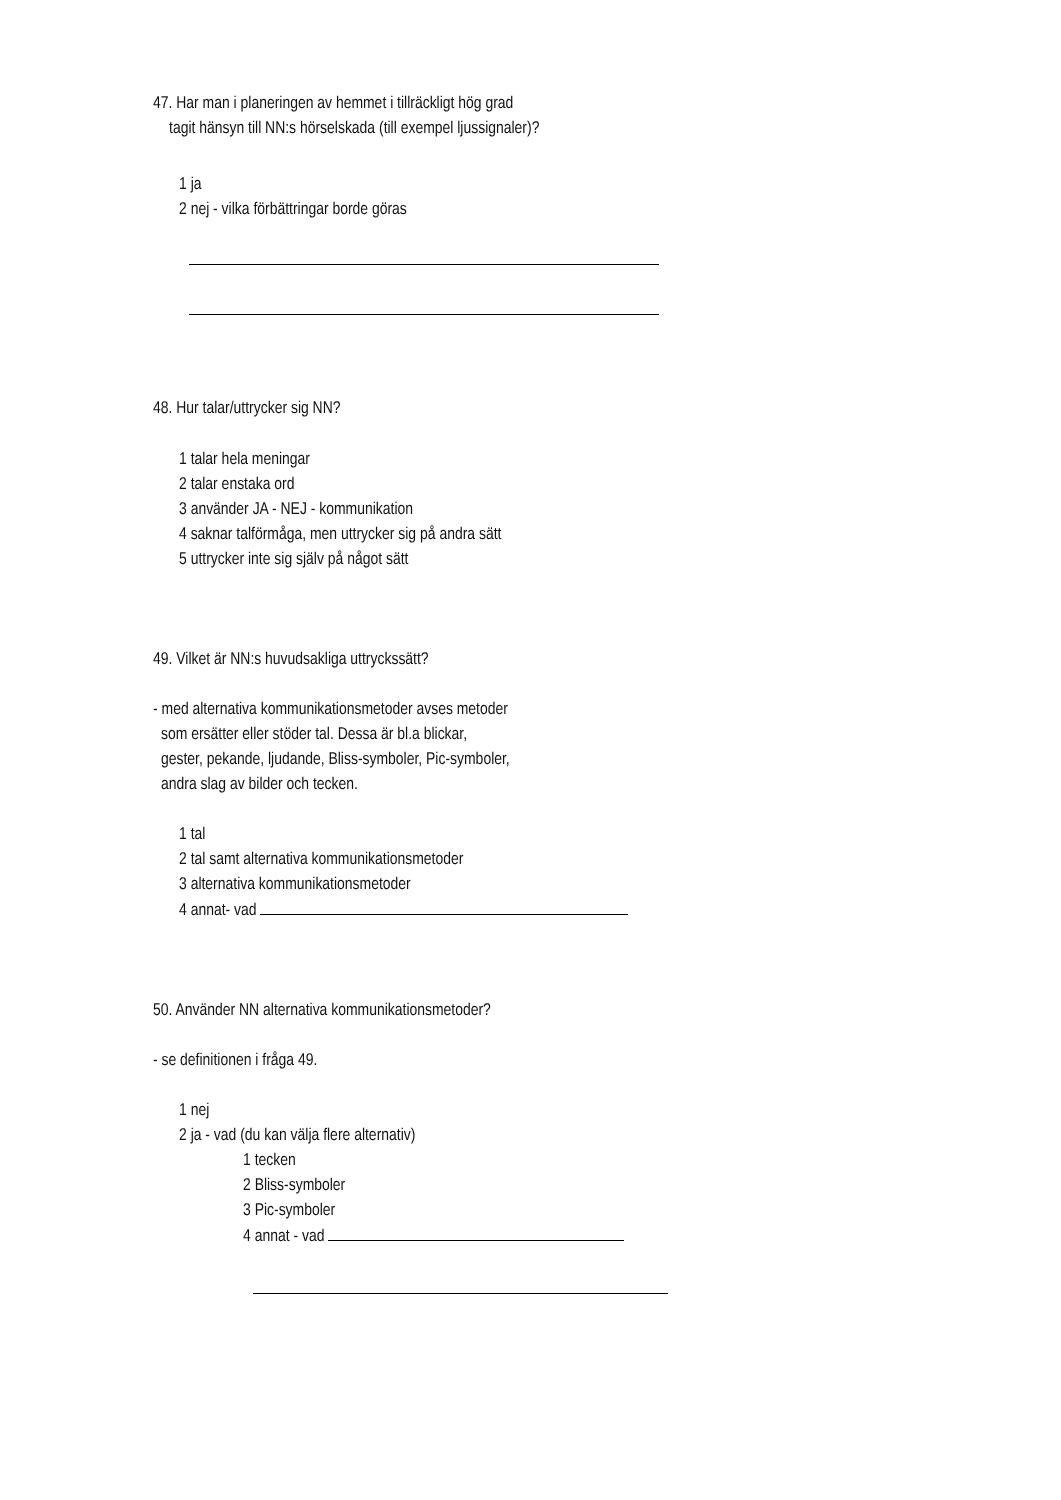47. Har man i planeringen av hemmet i tillräckligt hög grad
tagit hänsyn till NN:s hörselskada (till exempel ljussignaler)?
1 ja
2 nej - vilka förbättringar borde göras
48. Hur talar/uttrycker sig NN?
1 talar hela meningar
2 talar enstaka ord
3 använder JA - NEJ - kommunikation
4 saknar talförmåga, men uttrycker sig på andra sätt
5 uttrycker inte sig själv på något sätt
49. Vilket är NN:s huvudsakliga uttryckssätt?
- med alternativa kommunikationsmetoder avses metoder
som ersätter eller stöder tal. Dessa är bl.a blickar,
gester, pekande, ljudande, Bliss-symboler, Pic-symboler,
andra slag av bilder och tecken.
1 tal
2 tal samt alternativa kommunikationsmetoder
3 alternativa kommunikationsmetoder
4 annat- vad
50. Använder NN alternativa kommunikationsmetoder?
- se definitionen i fråga 49.
1 nej
2 ja - vad (du kan välja flere alternativ)
1 tecken
2 Bliss-symboler
3 Pic-symboler
4 annat - vad